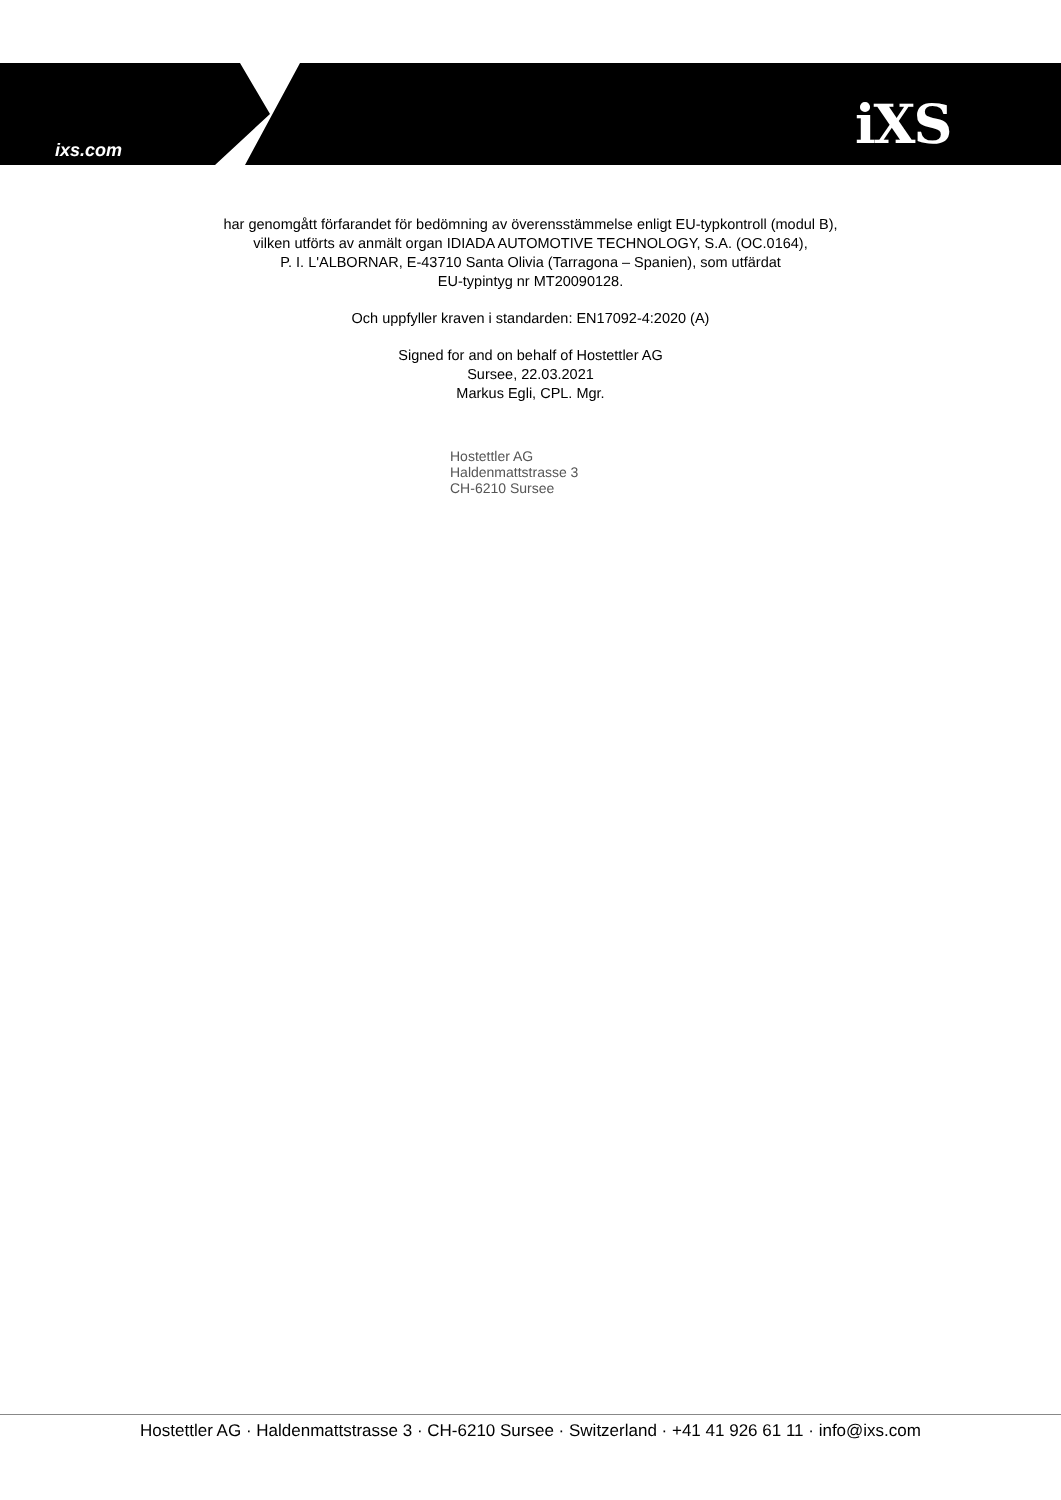ixs.com iXS
har genomgått förfarandet för bedömning av överensstämmelse enligt EU-typkontroll (modul B),
vilken utförts av anmält organ IDIADA AUTOMOTIVE TECHNOLOGY, S.A. (OC.0164),
P. I. L'ALBORNAR, E-43710 Santa Olivia (Tarragona – Spanien), som utfärdat
EU-typintyg nr MT20090128.
Och uppfyller kraven i standarden: EN17092-4:2020 (A)
Signed for and on behalf of Hostettler AG
Sursee, 22.03.2021
Markus Egli, CPL. Mgr.
Hostettler AG
Haldenmattstrasse 3
CH-6210 Sursee
Hostettler AG · Haldenmattstrasse 3 · CH-6210 Sursee · Switzerland · +41 41 926 61 11 · info@ixs.com